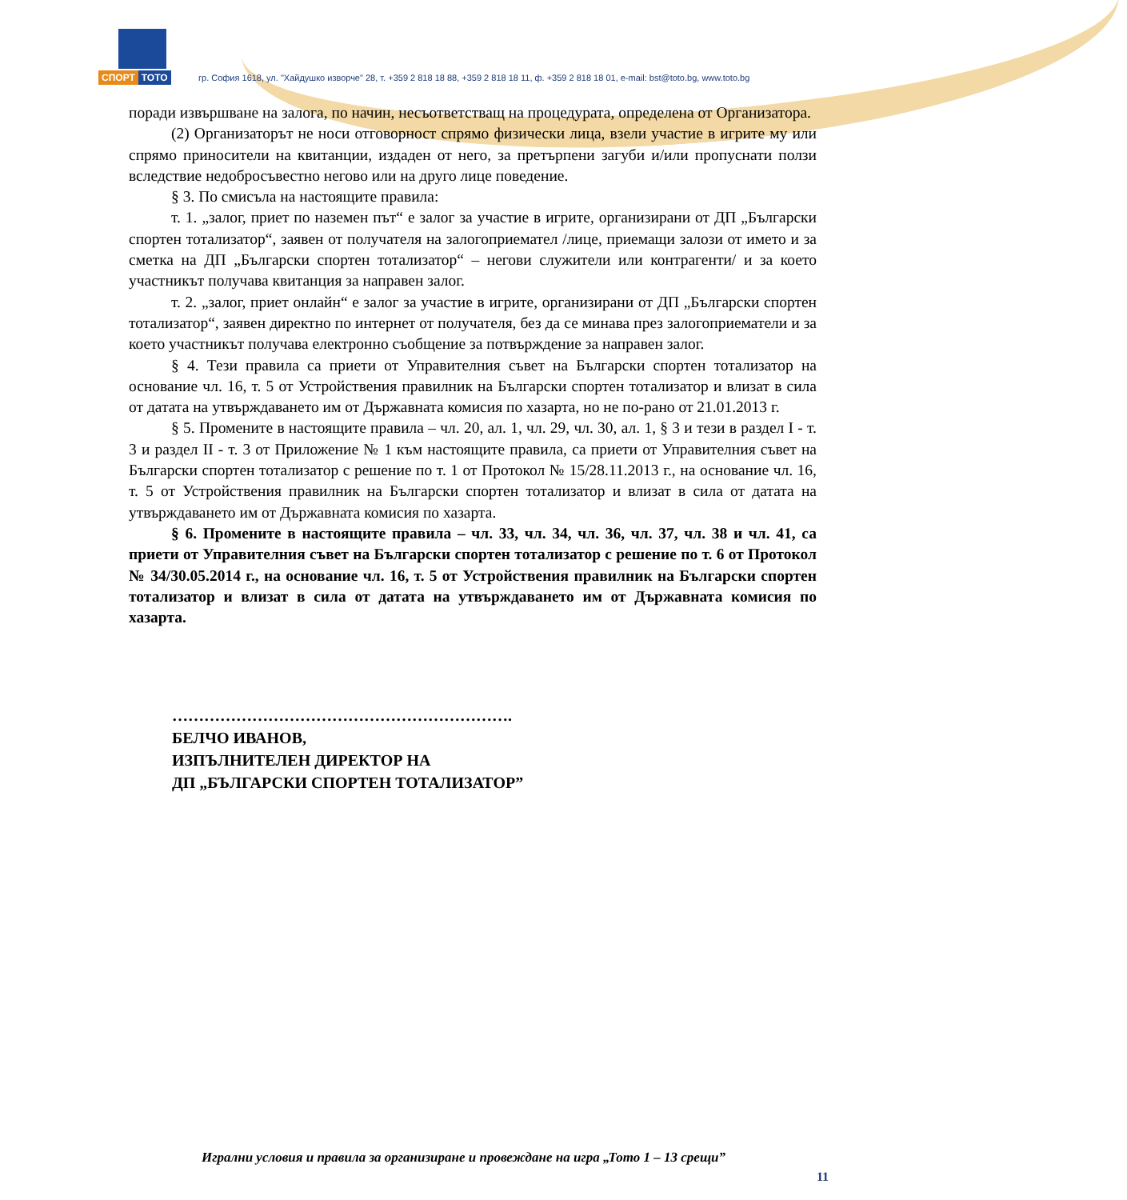СПОРТ ТОТО
гр. София 1618, ул. "Хайдушко изворче" 28, т. +359 2 818 18 88, +359 2 818 18 11, ф. +359 2 818 18 01, e-mail: bst@toto.bg, www.toto.bg
поради извършване на залога, по начин, несъответстващ на процедурата, определена от Организатора.
(2) Организаторът не носи отговорност спрямо физически лица, взели участие в игрите му или спрямо приносители на квитанции, издаден от него, за претърпени загуби и/или пропуснати ползи вследствие недобросъвестно негово или на друго лице поведение.
§ 3. По смисъла на настоящите правила:
т. 1. „залог, приет по наземен път“ е залог за участие в игрите, организирани от ДП „Български спортен тотализатор“, заявен от получателя на залогоприемател /лице, приемащи залози от името и за сметка на ДП „Български спортен тотализатор“ – негови служители или контрагенти/ и за което участникът получава квитанция за направен залог.
т. 2. „залог, приет онлайн“ е залог за участие в игрите, организирани от ДП „Български спортен тотализатор“, заявен директно по интернет от получателя, без да се минава през залогоприематели и за което участникът получава електронно съобщение за потвърждение за направен залог.
§ 4. Тези правила са приети от Управителния съвет на Български спортен тотализатор на основание чл. 16, т. 5 от Устройствения правилник на Български спортен тотализатор и влизат в сила от датата на утвърждаването им от Държавната комисия по хазарта, но не по-рано от 21.01.2013 г.
§ 5. Промените в настоящите правила – чл. 20, ал. 1, чл. 29, чл. 30, ал. 1, § 3 и тези в раздел I - т. 3 и раздел II - т. 3 от Приложение № 1 към настоящите правила, са приети от Управителния съвет на Български спортен тотализатор с решение по т. 1 от Протокол № 15/28.11.2013 г., на основание чл. 16, т. 5 от Устройствения правилник на Български спортен тотализатор и влизат в сила от датата на утвърждаването им от Държавната комисия по хазарта.
§ 6. Промените в настоящите правила – чл. 33, чл. 34, чл. 36, чл. 37, чл. 38 и чл. 41, са приети от Управителния съвет на Български спортен тотализатор с решение по т. 6 от Протокол № 34/30.05.2014 г., на основание чл. 16, т. 5 от Устройствения правилник на Български спортен тотализатор и влизат в сила от датата на утвърждаването им от Държавната комисия по хазарта.
……………………………………………………….
БЕЛЧО ИВАНОВ,
ИЗПЪЛНИТЕЛЕН ДИРЕКТОР НА
ДП „БЪЛГАРСКИ СПОРТЕН ТОТАЛИЗАТОР”
Игрални условия и правила за организиране и провеждане на игра „Тото 1 – 13 срещи”
11